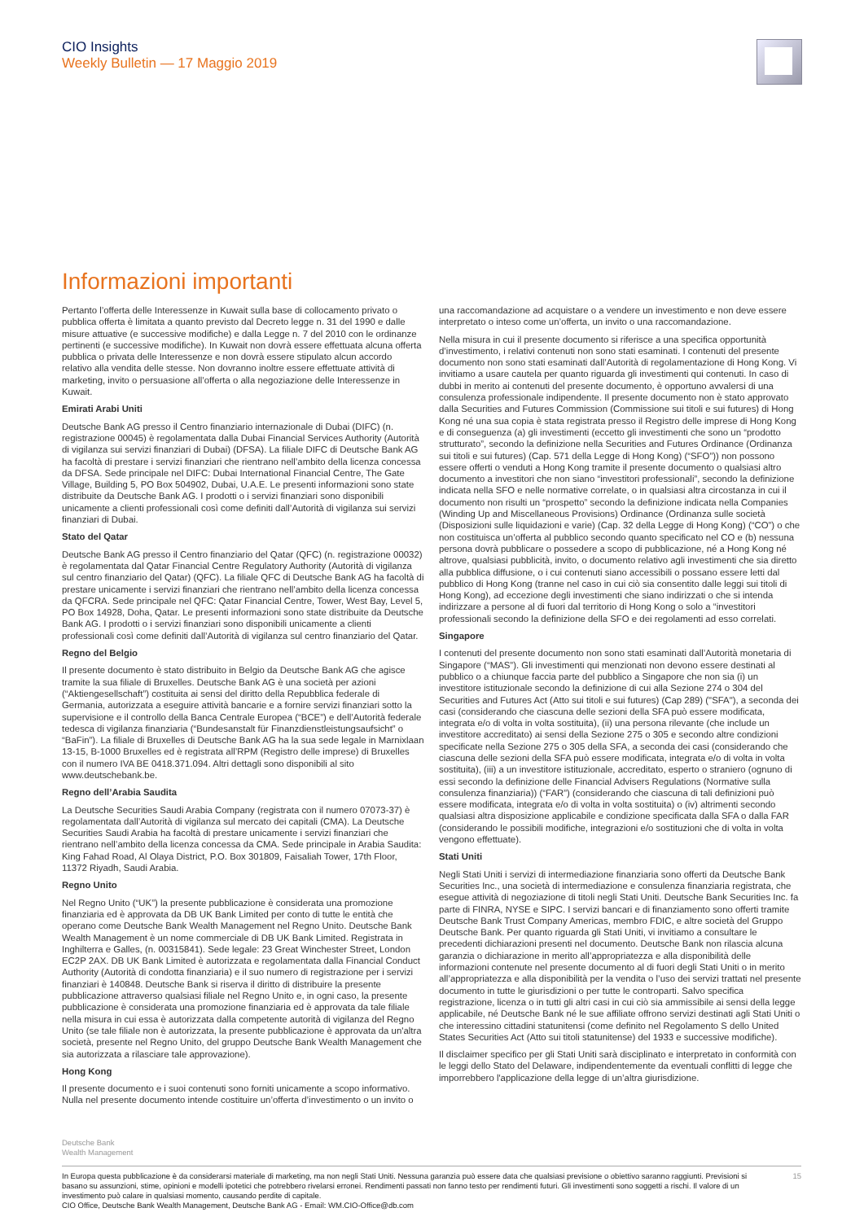CIO Insights
Weekly Bulletin — 17 Maggio 2019
Informazioni importanti
Pertanto l’offerta delle Interessenze in Kuwait sulla base di collocamento privato o pubblica offerta è limitata a quanto previsto dal Decreto legge n. 31 del 1990 e dalle misure attuative (e successive modifiche) e dalla Legge n. 7 del 2010 con le ordinanze pertinenti (e successive modifiche). In Kuwait non dovrà essere effettuata alcuna offerta pubblica o privata delle Interessenze e non dovrà essere stipulato alcun accordo relativo alla vendita delle stesse. Non dovranno inoltre essere effettuate attività di marketing, invito o persuasione all’offerta o alla negoziazione delle Interessenze in Kuwait.
Emirati Arabi Uniti
Deutsche Bank AG presso il Centro finanziario internazionale di Dubai (DIFC) (n. registrazione 00045) è regolamentata dalla Dubai Financial Services Authority (Autorità di vigilanza sui servizi finanziari di Dubai) (DFSA). La filiale DIFC di Deutsche Bank AG ha facoltà di prestare i servizi finanziari che rientrano nell’ambito della licenza concessa da DFSA. Sede principale nel DIFC: Dubai International Financial Centre, The Gate Village, Building 5, PO Box 504902, Dubai, U.A.E. Le presenti informazioni sono state distribuite da Deutsche Bank AG. I prodotti o i servizi finanziari sono disponibili unicamente a clienti professionali così come definiti dall’Autorità di vigilanza sui servizi finanziari di Dubai.
Stato del Qatar
Deutsche Bank AG presso il Centro finanziario del Qatar (QFC) (n. registrazione 00032) è regolamentata dal Qatar Financial Centre Regulatory Authority (Autorità di vigilanza sul centro finanziario del Qatar) (QFC). La filiale QFC di Deutsche Bank AG ha facoltà di prestare unicamente i servizi finanziari che rientrano nell’ambito della licenza concessa da QFCRA. Sede principale nel QFC: Qatar Financial Centre, Tower, West Bay, Level 5, PO Box 14928, Doha, Qatar. Le presenti informazioni sono state distribuite da Deutsche Bank AG. I prodotti o i servizi finanziari sono disponibili unicamente a clienti professionali così come definiti dall’Autorità di vigilanza sul centro finanziario del Qatar.
Regno del Belgio
Il presente documento è stato distribuito in Belgio da Deutsche Bank AG che agisce tramite la sua filiale di Bruxelles. Deutsche Bank AG è una società per azioni (“Aktiengesellschaft”) costituita ai sensi del diritto della Repubblica federale di Germania, autorizzata a eseguire attività bancarie e a fornire servizi finanziari sotto la supervisione e il controllo della Banca Centrale Europea (“BCE”) e dell’Autorità federale tedesca di vigilanza finanziaria (“Bundesanstalt für Finanzdienstleistungsaufsicht” o “BaFin”). La filiale di Bruxelles di Deutsche Bank AG ha la sua sede legale in Marnixlaan 13-15, B-1000 Bruxelles ed è registrata all’RPM (Registro delle imprese) di Bruxelles con il numero IVA BE 0418.371.094. Altri dettagli sono disponibili al sito www.deutschebank.be.
Regno dell’Arabia Saudita
La Deutsche Securities Saudi Arabia Company (registrata con il numero 07073-37) è regolamentata dall’Autorità di vigilanza sul mercato dei capitali (CMA). La Deutsche Securities Saudi Arabia ha facoltà di prestare unicamente i servizi finanziari che rientrano nell’ambito della licenza concessa da CMA. Sede principale in Arabia Saudita: King Fahad Road, Al Olaya District, P.O. Box 301809, Faisaliah Tower, 17th Floor, 11372 Riyadh, Saudi Arabia.
Regno Unito
Nel Regno Unito (“UK”) la presente pubblicazione è considerata una promozione finanziaria ed è approvata da DB UK Bank Limited per conto di tutte le entità che operano come Deutsche Bank Wealth Management nel Regno Unito. Deutsche Bank Wealth Management è un nome commerciale di DB UK Bank Limited. Registrata in Inghilterra e Galles, (n. 00315841). Sede legale: 23 Great Winchester Street, London EC2P 2AX. DB UK Bank Limited è autorizzata e regolamentata dalla Financial Conduct Authority (Autorità di condotta finanziaria) e il suo numero di registrazione per i servizi finanziari è 140848. Deutsche Bank si riserva il diritto di distribuire la presente pubblicazione attraverso qualsiasi filiale nel Regno Unito e, in ogni caso, la presente pubblicazione è considerata una promozione finanziaria ed è approvata da tale filiale nella misura in cui essa è autorizzata dalla competente autorità di vigilanza del Regno Unito (se tale filiale non è autorizzata, la presente pubblicazione è approvata da un'altra società, presente nel Regno Unito, del gruppo Deutsche Bank Wealth Management che sia autorizzata a rilasciare tale approvazione).
Hong Kong
Il presente documento e i suoi contenuti sono forniti unicamente a scopo informativo. Nulla nel presente documento intende costituire un’offerta d’investimento o un invito o una raccomandazione ad acquistare o a vendere un investimento e non deve essere interpretato o inteso come un’offerta, un invito o una raccomandazione.
Nella misura in cui il presente documento si riferisce a una specifica opportunità d’investimento, i relativi contenuti non sono stati esaminati. I contenuti del presente documento non sono stati esaminati dall’Autorità di regolamentazione di Hong Kong. Vi invitiamo a usare cautela per quanto riguarda gli investimenti qui contenuti. In caso di dubbi in merito ai contenuti del presente documento, è opportuno avvalersi di una consulenza professionale indipendente. Il presente documento non è stato approvato dalla Securities and Futures Commission (Commissione sui titoli e sui futures) di Hong Kong né una sua copia è stata registrata presso il Registro delle imprese di Hong Kong e di conseguenza (a) gli investimenti (eccetto gli investimenti che sono un “prodotto strutturato”, secondo la definizione nella Securities and Futures Ordinance (Ordinanza sui titoli e sui futures) (Cap. 571 della Legge di Hong Kong) (“SFO”)) non possono essere offerti o venduti a Hong Kong tramite il presente documento o qualsiasi altro documento a investitori che non siano “investitori professionali”, secondo la definizione indicata nella SFO e nelle normative correlate, o in qualsiasi altra circostanza in cui il documento non risulti un “prospetto” secondo la definizione indicata nella Companies (Winding Up and Miscellaneous Provisions) Ordinance (Ordinanza sulle società (Disposizioni sulle liquidazioni e varie) (Cap. 32 della Legge di Hong Kong) (“CO”) o che non costituisca un’offerta al pubblico secondo quanto specificato nel CO e (b) nessuna persona dovrà pubblicare o possedere a scopo di pubblicazione, né a Hong Kong né altrove, qualsiasi pubblicità, invito, o documento relativo agli investimenti che sia diretto alla pubblica diffusione, o i cui contenuti siano accessibili o possano essere letti dal pubblico di Hong Kong (tranne nel caso in cui ciò sia consentito dalle leggi sui titoli di Hong Kong), ad eccezione degli investimenti che siano indirizzati o che si intenda indirizzare a persone al di fuori dal territorio di Hong Kong o solo a “investitori professionali secondo la definizione della SFO e dei regolamenti ad esso correlati.
Singapore
I contenuti del presente documento non sono stati esaminati dall’Autorità monetaria di Singapore (“MAS”). Gli investimenti qui menzionati non devono essere destinati al pubblico o a chiunque faccia parte del pubblico a Singapore che non sia (i) un investitore istituzionale secondo la definizione di cui alla Sezione 274 o 304 del Securities and Futures Act (Atto sui titoli e sui futures) (Cap 289) ("SFA"), a seconda dei casi (considerando che ciascuna delle sezioni della SFA può essere modificata, integrata e/o di volta in volta sostituita), (ii) una persona rilevante (che include un investitore accreditato) ai sensi della Sezione 275 o 305 e secondo altre condizioni specificate nella Sezione 275 o 305 della SFA, a seconda dei casi (considerando che ciascuna delle sezioni della SFA può essere modificata, integrata e/o di volta in volta sostituita), (iii) a un investitore istituzionale, accreditato, esperto o straniero (ognuno di essi secondo la definizione delle Financial Advisers Regulations (Normative sulla consulenza finanziaria)) (“FAR”) (considerando che ciascuna di tali definizioni può essere modificata, integrata e/o di volta in volta sostituita) o (iv) altrimenti secondo qualsiasi altra disposizione applicabile e condizione specificata dalla SFA o dalla FAR (considerando le possibili modifiche, integrazioni e/o sostituzioni che di volta in volta vengono effettuate).
Stati Uniti
Negli Stati Uniti i servizi di intermediazione finanziaria sono offerti da Deutsche Bank Securities Inc., una società di intermediazione e consulenza finanziaria registrata, che esegue attività di negoziazione di titoli negli Stati Uniti. Deutsche Bank Securities Inc. fa parte di FINRA, NYSE e SIPC. I servizi bancari e di finanziamento sono offerti tramite Deutsche Bank Trust Company Americas, membro FDIC, e altre società del Gruppo Deutsche Bank. Per quanto riguarda gli Stati Uniti, vi invitiamo a consultare le precedenti dichiarazioni presenti nel documento. Deutsche Bank non rilascia alcuna garanzia o dichiarazione in merito all’appropriatezza e alla disponibilità delle informazioni contenute nel presente documento al di fuori degli Stati Uniti o in merito all’appropriatezza e alla disponibilità per la vendita o l’uso dei servizi trattati nel presente documento in tutte le giurisdizioni o per tutte le controparti. Salvo specifica registrazione, licenza o in tutti gli altri casi in cui ciò sia ammissibile ai sensi della legge applicabile, né Deutsche Bank né le sue affiliate offrono servizi destinati agli Stati Uniti o che interessino cittadini statunitensi (come definito nel Regolamento S dello United States Securities Act (Atto sui titoli statunitense) del 1933 e successive modifiche).
Il disclaimer specifico per gli Stati Uniti sarà disciplinato e interpretato in conformità con le leggi dello Stato del Delaware, indipendentemente da eventuali conflitti di legge che imporrebbero l'applicazione della legge di un’altra giurisdizione.
Deutsche Bank
Wealth Management
In Europa questa pubblicazione è da considerarsi materiale di marketing, ma non negli Stati Uniti. Nessuna garanzia può essere data che qualsiasi previsione o obiettivo saranno raggiunti. Previsioni si basano su assunzioni, stime, opinioni e modelli ipotetici che potrebbero rivelarsi erronei. Rendimenti passati non fanno testo per rendimenti futuri. Gli investimenti sono soggetti a rischi. Il valore di un investimento può calare in qualsiasi momento, causando perdite di capitale.
CIO Office, Deutsche Bank Wealth Management, Deutsche Bank AG - Email: WM.CIO-Office@db.com
15